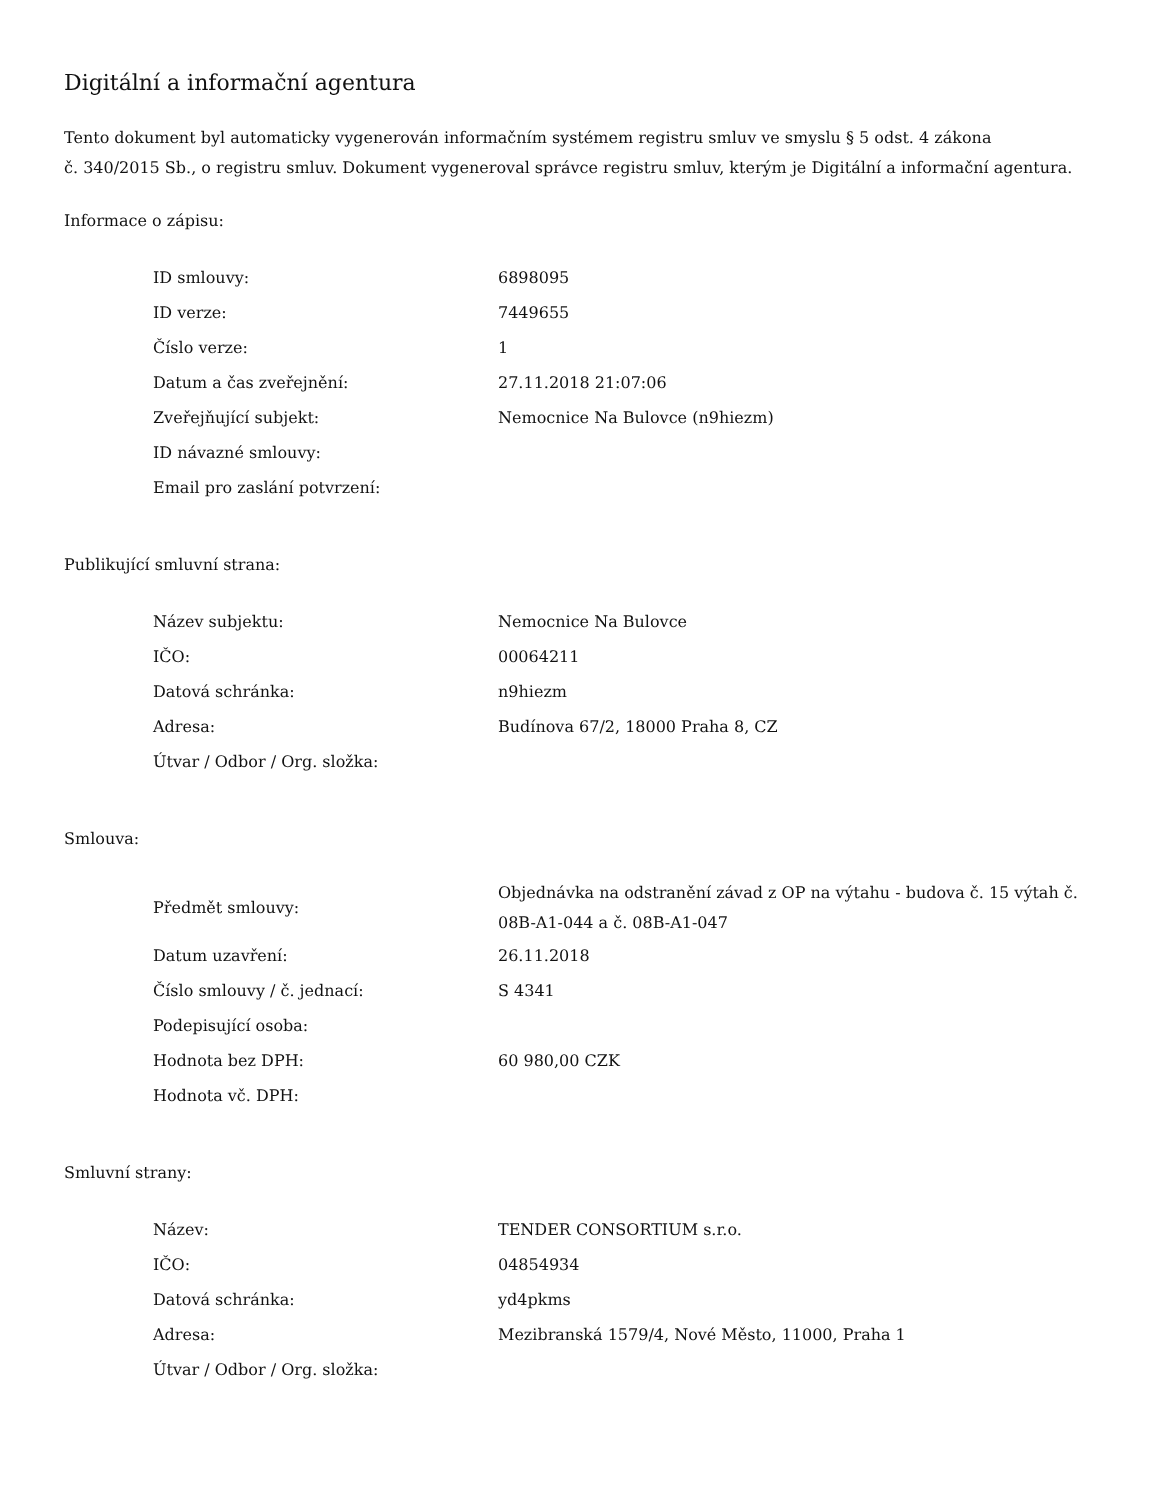Digitální a informační agentura
Tento dokument byl automaticky vygenerován informačním systémem registru smluv ve smyslu § 5 odst. 4 zákona
č. 340/2015 Sb., o registru smluv. Dokument vygeneroval správce registru smluv, kterým je Digitální a informační agentura.
Informace o zápisu:
| ID smlouvy: | 6898095 |
| ID verze: | 7449655 |
| Číslo verze: | 1 |
| Datum a čas zveřejnění: | 27.11.2018 21:07:06 |
| Zveřejňující subjekt: | Nemocnice Na Bulovce (n9hiezm) |
| ID návazné smlouvy: | |
| Email pro zaslání potvrzení: | |
Publikující smluvní strana:
| Název subjektu: | Nemocnice Na Bulovce |
| IČO: | 00064211 |
| Datová schránka: | n9hiezm |
| Adresa: | Budínova 67/2, 18000 Praha 8, CZ |
| Útvar / Odbor / Org. složka: | |
Smlouva:
| Předmět smlouvy: | Objednávka na odstranění závad z OP na výtahu - budova č. 15 výtah č. 08B-A1-044 a č. 08B-A1-047 |
| Datum uzavření: | 26.11.2018 |
| Číslo smlouvy / č. jednací: | S 4341 |
| Podepisující osoba: | |
| Hodnota bez DPH: | 60 980,00 CZK |
| Hodnota vč. DPH: | |
Smluvní strany:
| Název: | TENDER CONSORTIUM s.r.o. |
| IČO: | 04854934 |
| Datová schránka: | yd4pkms |
| Adresa: | Mezibranská 1579/4, Nové Město, 11000, Praha 1 |
| Útvar / Odbor / Org. složka: | |